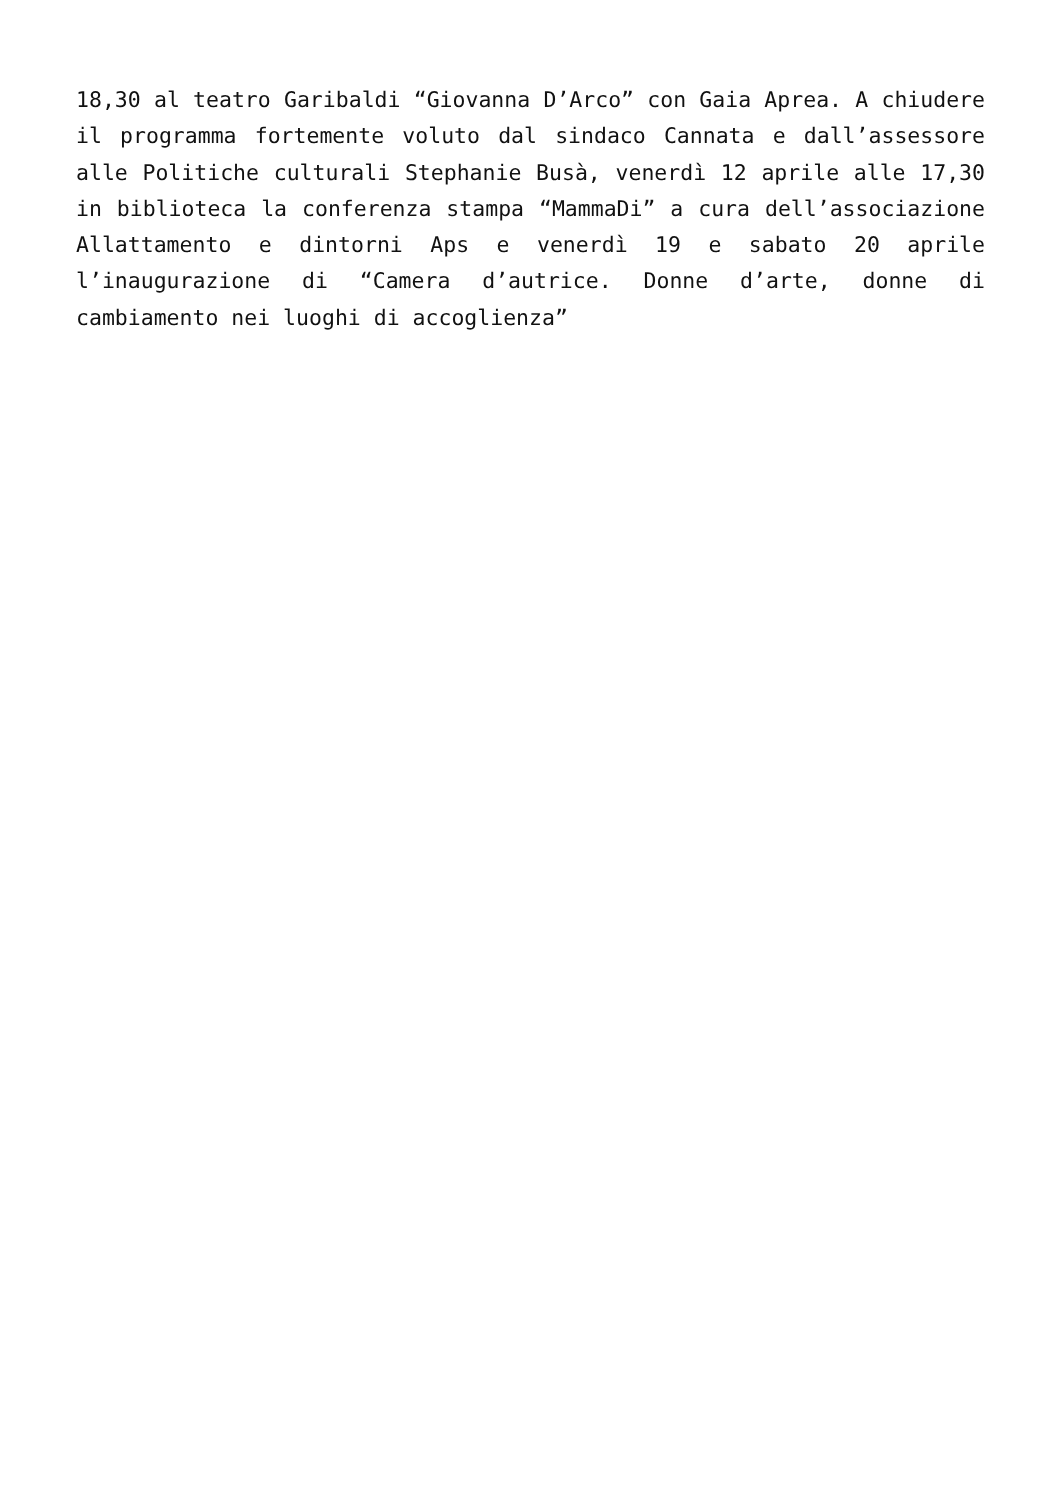18,30 al teatro Garibaldi “Giovanna D’Arco” con Gaia Aprea. A chiudere il programma fortemente voluto dal sindaco Cannata e dall’assessore alle Politiche culturali Stephanie Busà, venerdì 12 aprile alle 17,30 in biblioteca la conferenza stampa “MammaDi” a cura dell’associazione Allattamento e dintorni Aps e venerdì 19 e sabato 20 aprile l’inaugurazione di “Camera d’autrice. Donne d’arte, donne di cambiamento nei luoghi di accoglienza”